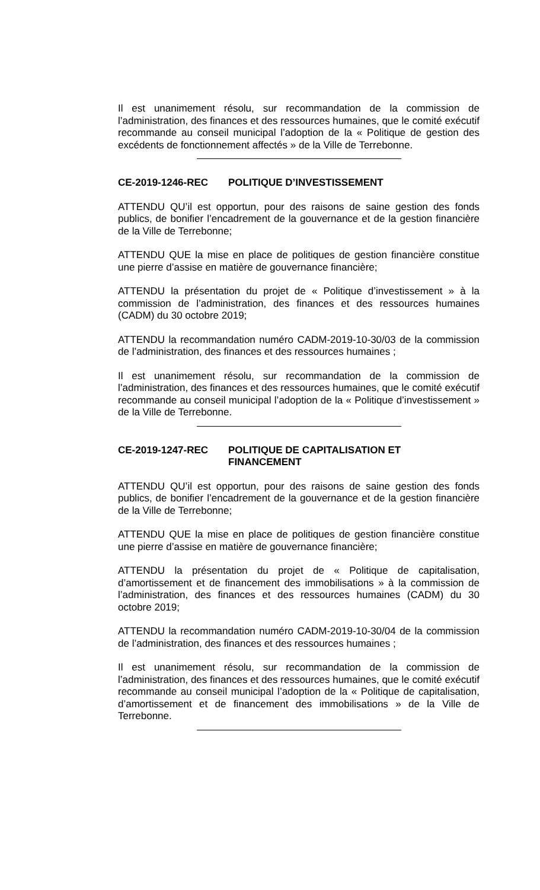Il est unanimement résolu, sur recommandation de la commission de l’administration, des finances et des ressources humaines, que le comité exécutif recommande au conseil municipal l’adoption de la « Politique de gestion des excédents de fonctionnement affectés » de la Ville de Terrebonne.
CE-2019-1246-REC POLITIQUE D’INVESTISSEMENT
ATTENDU QU’il est opportun, pour des raisons de saine gestion des fonds publics, de bonifier l’encadrement de la gouvernance et de la gestion financière de la Ville de Terrebonne;
ATTENDU QUE la mise en place de politiques de gestion financière constitue une pierre d’assise en matière de gouvernance financière;
ATTENDU la présentation du projet de « Politique d’investissement » à la commission de l’administration, des finances et des ressources humaines (CADM) du 30 octobre 2019;
ATTENDU la recommandation numéro CADM-2019-10-30/03 de la commission de l’administration, des finances et des ressources humaines ;
Il est unanimement résolu, sur recommandation de la commission de l’administration, des finances et des ressources humaines, que le comité exécutif recommande au conseil municipal l’adoption de la « Politique d’investissement » de la Ville de Terrebonne.
CE-2019-1247-REC POLITIQUE DE CAPITALISATION ET
FINANCEMENT
ATTENDU QU’il est opportun, pour des raisons de saine gestion des fonds publics, de bonifier l’encadrement de la gouvernance et de la gestion financière de la Ville de Terrebonne;
ATTENDU QUE la mise en place de politiques de gestion financière constitue une pierre d’assise en matière de gouvernance financière;
ATTENDU la présentation du projet de « Politique de capitalisation, d’amortissement et de financement des immobilisations » à la commission de l’administration, des finances et des ressources humaines (CADM) du 30 octobre 2019;
ATTENDU la recommandation numéro CADM-2019-10-30/04 de la commission de l’administration, des finances et des ressources humaines ;
Il est unanimement résolu, sur recommandation de la commission de l’administration, des finances et des ressources humaines, que le comité exécutif recommande au conseil municipal l’adoption de la « Politique de capitalisation, d’amortissement et de financement des immobilisations » de la Ville de Terrebonne.